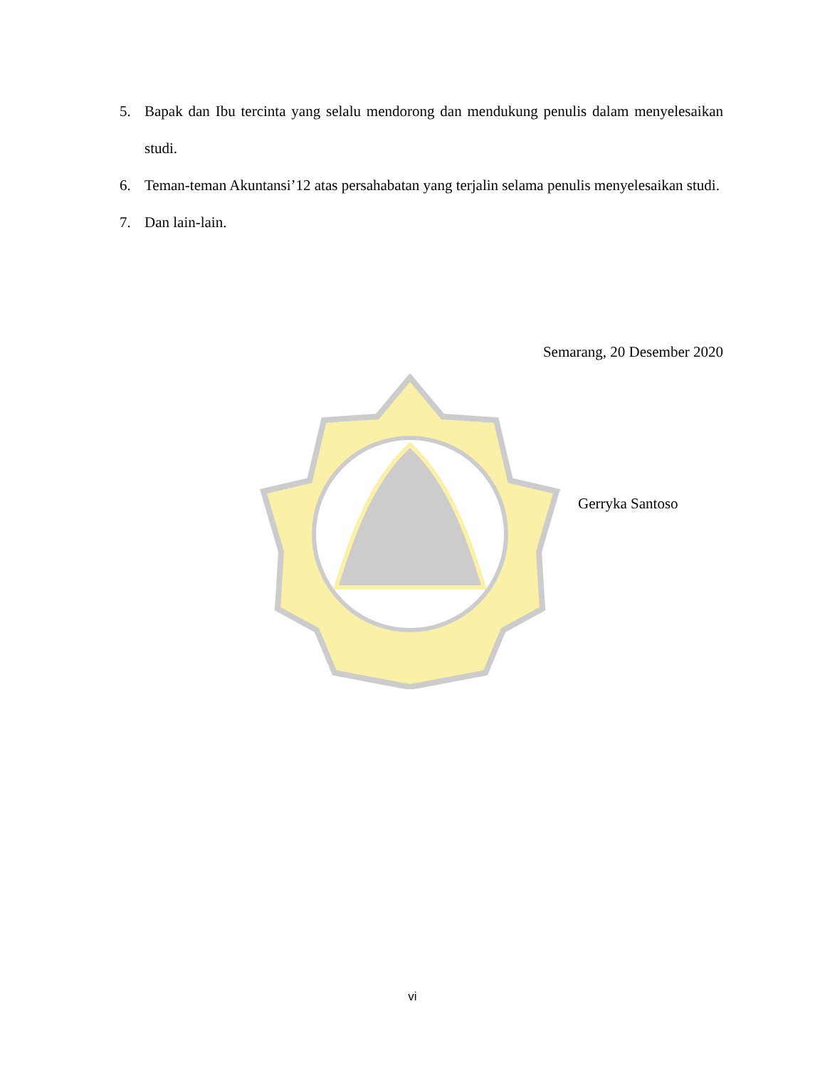5. Bapak dan Ibu tercinta yang selalu mendorong dan mendukung penulis dalam menyelesaikan studi.
6. Teman-teman Akuntansi’12 atas persahabatan yang terjalin selama penulis menyelesaikan studi.
7. Dan lain-lain.
Semarang, 20 Desember 2020
Gerryka Santoso
vi